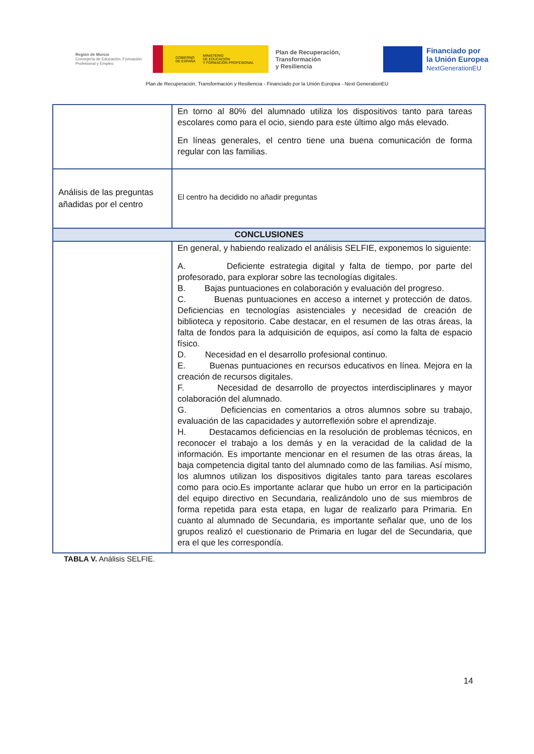Región de Murcia
Consejería de Educación, Formación Profesional y Empleo
GOBIERNO
DE ESPAÑA MINISTERIO
DE EDUCACIÓN
Y FORMACIÓN PROFESIONAL
Plan de Recuperación,
Transformación
y Resiliencia
Financiado por
la Unión Europea
NextGenerationEU
Plan de Recuperación, Transformación y Resiliencia - Financiado por la Unión Europea - Next GenerationEU
| | En torno al 80% del alumnado utiliza los dispositivos tanto para tareas escolares como para el ocio, siendo para este último algo más elevado. En líneas generales, el centro tiene una buena comunicación de forma regular con las familias. |
| Análisis de las preguntas añadidas por el centro | El centro ha decidido no añadir preguntas |
| CONCLUSIONES | |
| | En general, y habiendo realizado el análisis SELFIE, exponemos lo siguiente: A. Deficiente estrategia digital y falta de tiempo, por parte del profesorado, para explorar sobre las tecnologías digitales. B. Bajas puntuaciones en colaboración y evaluación del progreso. C. Buenas puntuaciones en acceso a internet y protección de datos. Deficiencias en tecnologías asistenciales y necesidad de creación de biblioteca y repositorio. Cabe destacar, en el resumen de las otras áreas, la falta de fondos para la adquisición de equipos, así como la falta de espacio físico. D. Necesidad en el desarrollo profesional continuo. E. Buenas puntuaciones en recursos educativos en línea. Mejora en la creación de recursos digitales. F. Necesidad de desarrollo de proyectos interdisciplinares y mayor colaboración del alumnado. G. Deficiencias en comentarios a otros alumnos sobre su trabajo, evaluación de las capacidades y autorreflexión sobre el aprendizaje. H. Destacamos deficiencias en la resolución de problemas técnicos, en reconocer el trabajo a los demás y en la veracidad de la calidad de la información. Es importante mencionar en el resumen de las otras áreas, la baja competencia digital tanto del alumnado como de las familias. Así mismo, los alumnos utilizan los dispositivos digitales tanto para tareas escolares como para ocio.Es importante aclarar que hubo un error en la participación del equipo directivo en Secundaria, realizándolo uno de sus miembros de forma repetida para esta etapa, en lugar de realizarlo para Primaria. En cuanto al alumnado de Secundaria, es importante señalar que, uno de los grupos realizó el cuestionario de Primaria en lugar del de Secundaria, que era el que les correspondía. |
TABLA V. Análisis SELFIE.
14